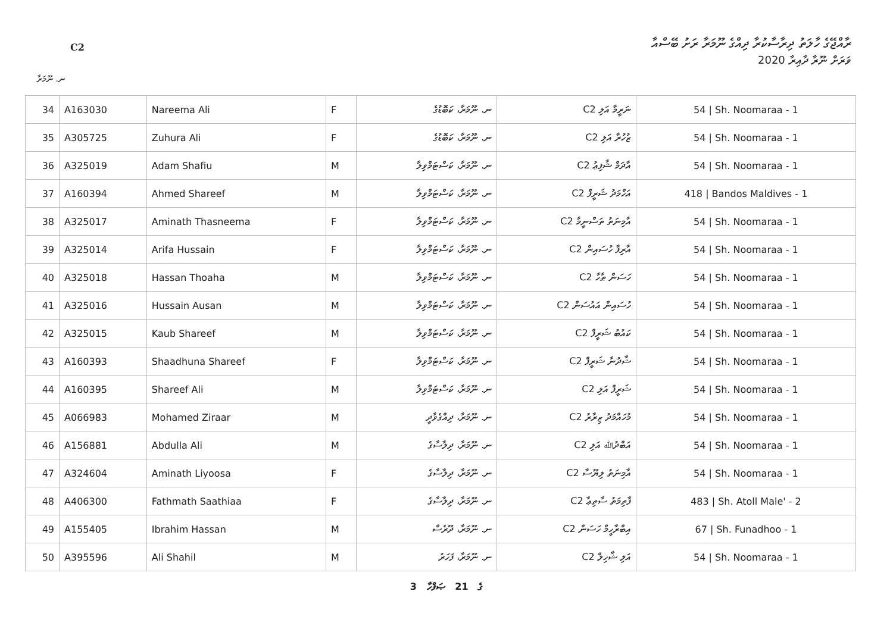C2
ރާއްޖޭގެ ހާލަތު ދިރާސާކުރާ ދިއްގެ ނޫމަރާ ރަށު ބޭސްއާ
ވަރަށް ނޫރާ ދާއިރާ 2020
ނ. ނޫމަރާ
| 34 | A163030 | Nareema Ali | F | ނ. ނޫމަރާ، ކަބޮޑުގެ | ނަރީމާ އަލި C2 | 54 / Sh. Noomaraa - 1 |
| 35 | A305725 | Zuhura Ali | F | ނ. ނޫމަރާ، ކަބޮޑުގެ | ޒުހުރާ އަލި C2 | 54 / Sh. Noomaraa - 1 |
| 36 | A325019 | Adam Shafiu | M | ނ. ނޫމަރާ، ކަސްޓަމްވިލާ | އާދަމް ޝާފިޢު C2 | 54 / Sh. Noomaraa - 1 |
| 37 | A160394 | Ahmed Shareef | M | ނ. ނޫމަރާ، ކަސްޓަމްވިލާ | އަހްމަދު ޝަރީފް C2 | 418 / Bandos Maldives - 1 |
| 38 | A325017 | Aminath Thasneema | F | ނ. ނޫމަރާ، ކަސްޓަމްވިލާ | އާމިނަތު ތަސްނީމާ C2 | 54 / Sh. Noomaraa - 1 |
| 39 | A325014 | Arifa Hussain | F | ނ. ނޫމަރާ، ކަސްޓަމްވިލާ | އާރިފާ ހުސައިން C2 | 54 / Sh. Noomaraa - 1 |
| 40 | A325018 | Hassan Thoaha | M | ނ. ނޫމަރާ، ކަސްޓަމްވިލާ | ހަސަން ޠާހާ C2 | 54 / Sh. Noomaraa - 1 |
| 41 | A325016 | Hussain Ausan | M | ނ. ނޫމަރާ، ކަސްޓަމްވިލާ | ހުސައިން އައުސަން C2 | 54 / Sh. Noomaraa - 1 |
| 42 | A325015 | Kaub Shareef | M | ނ. ނޫމަރާ، ކަސްޓަމްވިލާ | ކައުބު ޝަރީފް C2 | 54 / Sh. Noomaraa - 1 |
| 43 | A160393 | Shaadhuna Shareef | F | ނ. ނޫމަރާ، ކަސްޓަމްވިލާ | ޝާދުނާ ޝަރީފް C2 | 54 / Sh. Noomaraa - 1 |
| 44 | A160395 | Shareef Ali | M | ނ. ނޫމަރާ، ކަސްޓަމްވިލާ | ޝަރީފް އަލި C2 | 54 / Sh. Noomaraa - 1 |
| 45 | A066983 | Mohamed Ziraar | M | ނ. ނޫމަރާ، ދިއްގެވާދީ | މުހައްމަދު ޒިރާރު C2 | 54 / Sh. Noomaraa - 1 |
| 46 | A156881 | Abdulla Ali | M | ނ. ނޫމަރާ، ދިލާސާގެ | އަބްދުﷲ އަލި C2 | 54 / Sh. Noomaraa - 1 |
| 47 | A324604 | Aminath Liyoosa | F | ނ. ނޫމަރާ، ދިލާސާގެ | އާމިނަތު ލިޔޫސާ C2 | 54 / Sh. Noomaraa - 1 |
| 48 | A406300 | Fathmath Saathiaa | F | ނ. ނޫމަރާ، ދިލާސާގެ | ފާތިމަތު ސާތިޢާ C2 | 483 / Sh. Atoll Male' - 2 |
| 49 | A155405 | Ibrahim Hassan | M | ނ. ނޫމަރާ، ދޫރެސް | އިބްރާހީމް ހަސަން C2 | 67 / Sh. Funadhoo - 1 |
| 50 | A395596 | Ali Shahil | M | ނ. ނޫމަރާ، ފަހަރު | އަލި ޝާހިލް C2 | 54 / Sh. Noomaraa - 1 |
3 ގެ 21 ޞަފްހާ